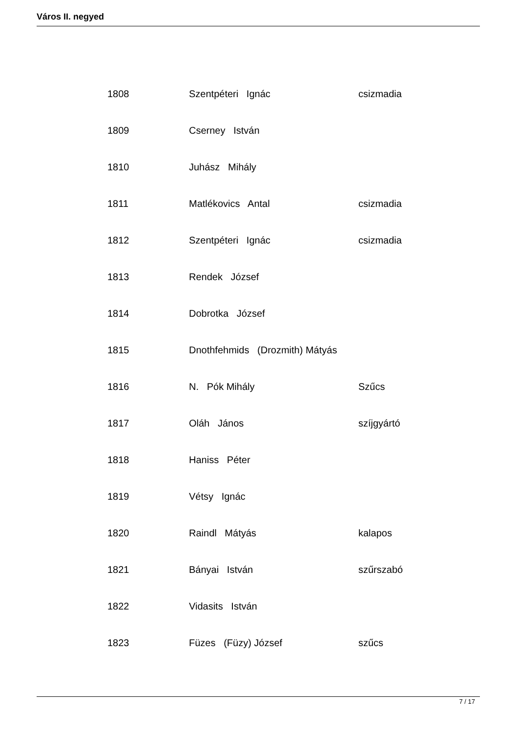Város II. negyed
| 1808 | Szentpéteri Ignác | csizmadia |
| 1809 | Cserney István | |
| 1810 | Juhász Mihály | |
| 1811 | Matlékovics Antal | csizmadia |
| 1812 | Szentpéteri Ignác | csizmadia |
| 1813 | Rendek József | |
| 1814 | Dobrotka József | |
| 1815 | Dnothfehmids (Drozmith) Mátyás | |
| 1816 | N. Pók Mihály | Szűcs |
| 1817 | Oláh János | szíjgyártó |
| 1818 | Haniss Péter | |
| 1819 | Vétsy Ignác | |
| 1820 | Raindl Mátyás | kalapos |
| 1821 | Bányai István | szűrszabó |
| 1822 | Vidasits István | |
| 1823 | Füzes (Füzy) József | szűcs |
7 / 17